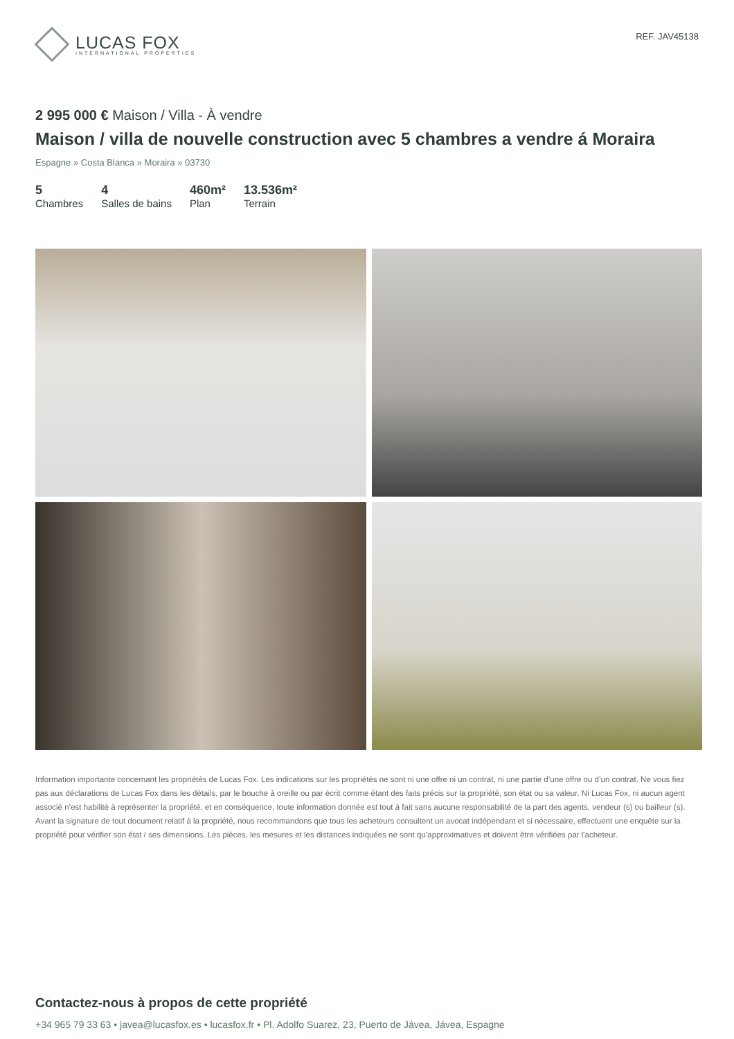LUCAS FOX
INTERNATIONAL PROPERTIES
REF. JAV45138
2 995 000 € Maison / Villa - À vendre
Maison / villa de nouvelle construction avec 5 chambres a vendre á Moraira
Espagne » Costa Blanca » Moraira » 03730
5
Chambres
4
Salles de bains
460m²
Plan
13.536m²
Terrain
Information importante concernant les propriétés de Lucas Fox. Les indications sur les propriétés ne sont ni une offre ni un contrat, ni une partie d’une offre ou d’un contrat. Ne vous fiez pas aux déclarations de Lucas Fox dans les détails, par le bouche à oreille ou par écrit comme étant des faits précis sur la propriété, son état ou sa valeur. Ni Lucas Fox, ni aucun agent associé n’est habilité à représenter la propriété, et en conséquence, toute information donnée est tout à fait sans aucune responsabilité de la part des agents, vendeur (s) ou bailleur (s). Avant la signature de tout document relatif à la propriété, nous recommandons que tous les acheteurs consultent un avocat indépendant et si nécessaire, effectuent une enquête sur la propriété pour vérifier son état / ses dimensions. Les pièces, les mesures et les distances indiquées ne sont qu’approximatives et doivent être vérifiées par l'acheteur.
Contactez-nous à propos de cette propriété
+34 965 79 33 63 • javea@lucasfox.es • lucasfox.fr • Pl. Adolfo Suarez, 23, Puerto de Jávea, Jávea, Espagne